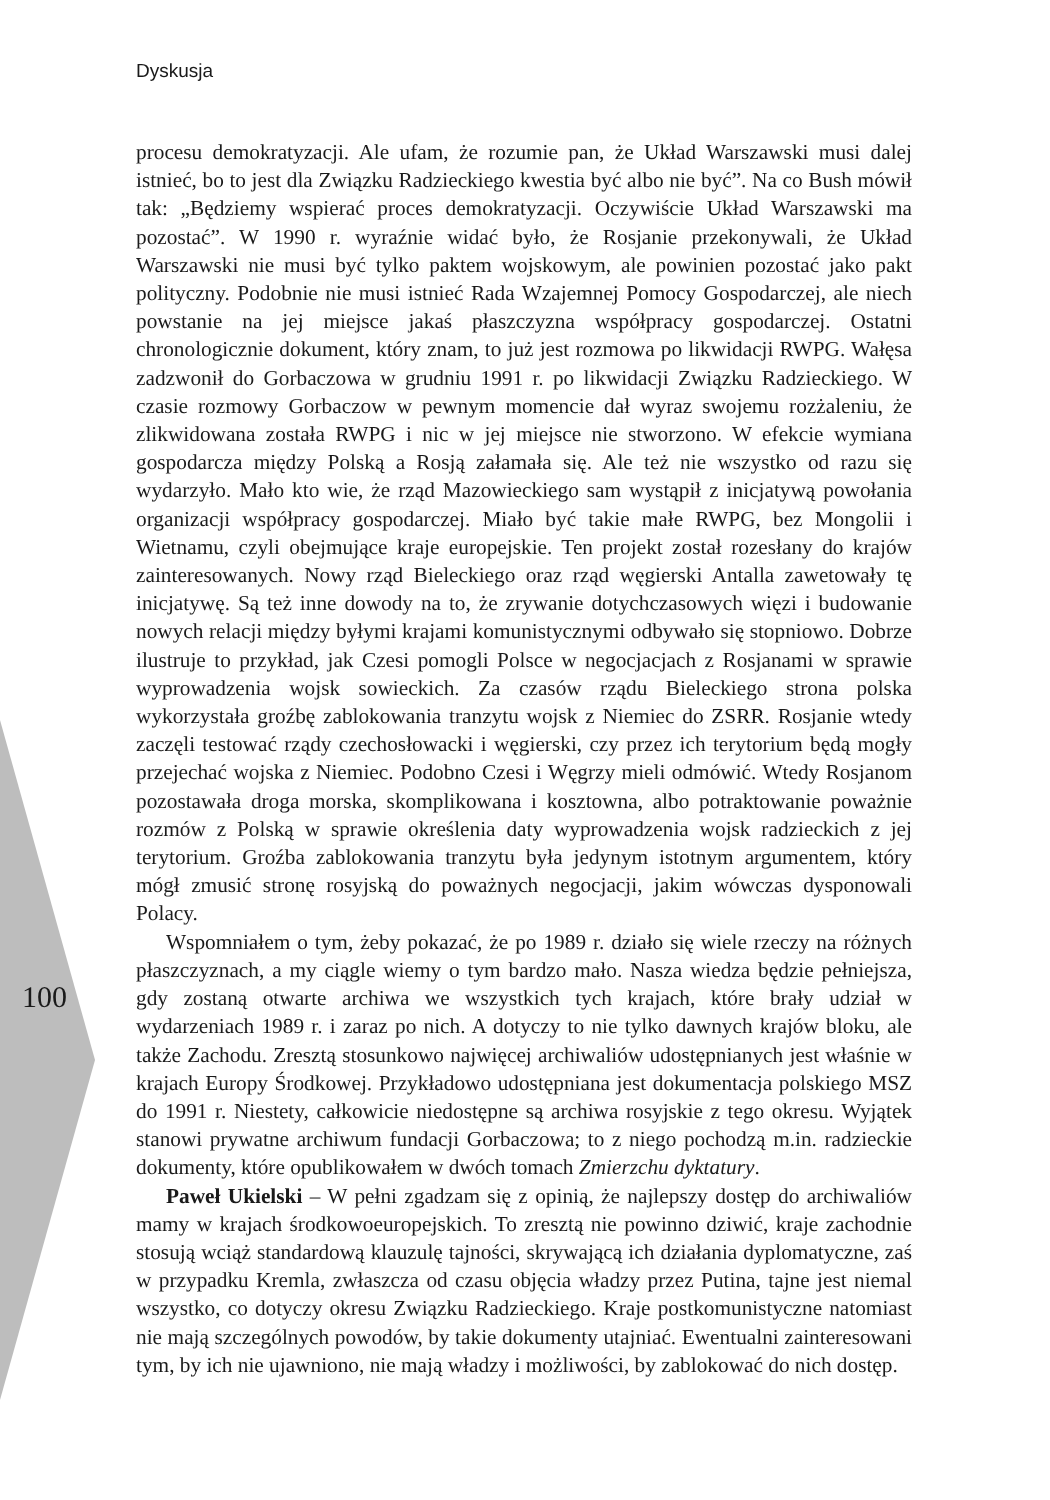Dyskusja
100
procesu demokratyzacji. Ale ufam, że rozumie pan, że Układ Warszawski musi dalej istnieć, bo to jest dla Związku Radzieckiego kwestia być albo nie być”. Na co Bush mówił tak: „Będziemy wspierać proces demokratyzacji. Oczywiście Układ Warszawski ma pozostać”. W 1990 r. wyraźnie widać było, że Rosjanie przekonywali, że Układ Warszawski nie musi być tylko paktem wojskowym, ale powinien pozostać jako pakt polityczny. Podobnie nie musi istnieć Rada Wzajemnej Pomocy Gospodarczej, ale niech powstanie na jej miejsce jakaś płaszczyzna współpracy gospodarczej. Ostatni chronologicznie dokument, który znam, to już jest rozmowa po likwidacji RWPG. Wałęsa zadzwonił do Gorbaczowa w grudniu 1991 r. po likwidacji Związku Radzieckiego. W czasie rozmowy Gorbaczow w pewnym momencie dał wyraz swojemu rozżaleniu, że zlikwidowana została RWPG i nic w jej miejsce nie stworzono. W efekcie wymiana gospodarcza między Polską a Rosją załamała się. Ale też nie wszystko od razu się wydarzyło. Mało kto wie, że rząd Mazowieckiego sam wystąpił z inicjatywą powołania organizacji współpracy gospodarczej. Miało być takie małe RWPG, bez Mongolii i Wietnamu, czyli obejmujące kraje europejskie. Ten projekt został rozesłany do krajów zainteresowanych. Nowy rząd Bieleckiego oraz rząd węgierski Antalla zawetowały tę inicjatywę. Są też inne dowody na to, że zrywanie dotychczasowych więzi i budowanie nowych relacji między byłymi krajami komunistycznymi odbywało się stopniowo. Dobrze ilustruje to przykład, jak Czesi pomogli Polsce w negocjacjach z Rosjanami w sprawie wyprowadzenia wojsk sowieckich. Za czasów rządu Bieleckiego strona polska wykorzystała groźbę zablokowania tranzytu wojsk z Niemiec do ZSRR. Rosjanie wtedy zaczęli testować rządy czechosłowacki i węgierski, czy przez ich terytorium będą mogły przejechać wojska z Niemiec. Podobno Czesi i Węgrzy mieli odmówić. Wtedy Rosjanom pozostawała droga morska, skomplikowana i kosztowna, albo potraktowanie poważnie rozmów z Polską w sprawie określenia daty wyprowadzenia wojsk radzieckich z jej terytorium. Groźba zablokowania tranzytu była jedynym istotnym argumentem, który mógł zmusić stronę rosyjską do poważnych negocjacji, jakim wówczas dysponowali Polacy.
Wspomniałem o tym, żeby pokazać, że po 1989 r. działo się wiele rzeczy na różnych płaszczyznach, a my ciągle wiemy o tym bardzo mało. Nasza wiedza będzie pełniejsza, gdy zostaną otwarte archiwa we wszystkich tych krajach, które brały udział w wydarzeniach 1989 r. i zaraz po nich. A dotyczy to nie tylko dawnych krajów bloku, ale także Zachodu. Zresztą stosunkowo najwięcej archiwaliów udostępnianych jest właśnie w krajach Europy Środkowej. Przykładowo udostępniana jest dokumentacja polskiego MSZ do 1991 r. Niestety, całkowicie niedostępne są archiwa rosyjskie z tego okresu. Wyjątek stanowi prywatne archiwum fundacji Gorbaczowa; to z niego pochodzą m.in. radzieckie dokumenty, które opublikowałem w dwóch tomach Zmierzchu dyktatury.
Paweł Ukielski – W pełni zgadzam się z opinią, że najlepszy dostęp do archiwaliów mamy w krajach środkowoeuropejskich. To zresztą nie powinno dziwić, kraje zachodnie stosują wciąż standardową klauzulę tajności, skrywającą ich działania dyplomatyczne, zaś w przypadku Kremla, zwłaszcza od czasu objęcia władzy przez Putina, tajne jest niemal wszystko, co dotyczy okresu Związku Radzieckiego. Kraje postkomunistyczne natomiast nie mają szczególnych powodów, by takie dokumenty utajniać. Ewentualni zainteresowani tym, by ich nie ujawniono, nie mają władzy i możliwości, by zablokować do nich dostęp.